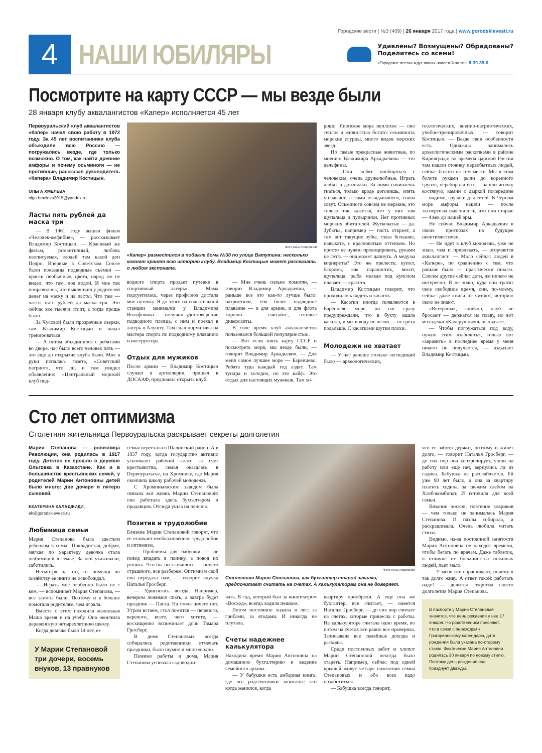Городские вести | №3 (409) | 26 января 2017 года | www.gorodskievesti.ru
4
НАШИ ЮБИЛЯРЫ
Удивлены? Возмущены? Обрадованы?
Поделитесь со всеми!
«Городские вести» ждут ваших новостей по тел. 6-39-39-0
Посмотрите на карту СССР — мы везде были
28 января клубу аквалангистов «Капер» исполняется 45 лет
Первоуральский клуб аквалангистов «Капер» начал свою работу в 1972 году. За 45 лет воспитанники клуба объездили всю Россию — погружались везде, где только возможно. О том, как найти древние амфоры и почему осьминоги — не противные, рассказал руководитель «Капера» Владимир Костицын.
ОЛЬГА ХМЕЛЕВА,
olga.hmeleva2015@yandex.ru
Ласты пять рублей да маска три
— В 1961 году вышел фильм «Человек-амфибия», — рассказывает Владимир Костицын. — Красивый же фильм, романтичный, любовь неописуемая, злодей там какой дон Педро. Впервые в Советском Союзе были показаны подводные съемки — краски необычные, цвета, народ же не видел, что там, под водой. И мне так понравилось, что выклянчил у родителей денег на маску и на ласты. Что там — ласты пять рублей да маска три. Это сейчас все тысячи стоит, а тогда проще было.
За Чусовой были прозрачные озерки, там Владимир Костицын и начал тренироваться.
— А потом объединился с ребятами во дворе, нас было всего человек пять — это еще до открытия клуба было. Мне в руки попалась газета, «Советский патриот», что ли, и там увидел объявление: «Центральный морской клуб под-
Фото Анны Неволиной
«Капер» разместился в подвале дома №30 по улице Ватутина: несколько комнат хранят всю историю клубу. Владимир Костицын может рассказать о любом экспонате.
рошо. Японское море неплохое — оно теплое и живностью богато: осьминоги, морские огурцы, много видов морских звезд.
Но самые прекрасные животные, по мнению Владимира Аркадьевича — это дельфины.
— Они любят пообщаться с человеком, очень дружелюбные. Играть любят в догонялки. За ними начинаешь гнаться, только вроде догонишь, опять уплывают, а сами оглядываются, снова зовут. Осьминоги совсем не мерзкие, это только так кажется, что у них там щупальца и пупырчики. Нет противных морских обитателей. Жутковатые — да. Зубатка, например — пасть откроет, а там вот такущие зубы, глаза большие, навыкате, с красноватым оттенком. Но просто не нужно провоцировать, руками не лезть — она может цапнуть. А медузы корнероты? Это же прелесть: купол, бахрома, как парашютик, висит, щупальца, рыба мелкая под куполом плавает — красота.
Владимир Костицын говорит, что приходилось видеть и касаток.
— Касатки иногда появляются в Баренцево море, но нас сразу предупреждали, что в бухту зашла касатка, и мы в воду не лезли — от греха подальше. С касатками шутки плохи.
Молодежи не хватает
— У нас раньше столько экспедиций было — археологических,
геологических, военно-патриотических, учебно-тренировочных, — говорит Костицын. — Везде свои особенности есть. Однажды занимались археологическими раскопками в районе Кировграда: во времена царской России там нашли стоянку первобытных людей, сейчас болото на том месте. Мы в этом болоте руками рыли до коренного грунта, перебирали его — нашли иголку костяную, камни с дыркой посередине — видимо, грузики для сетей. В Черном море амфоры нашли — после экспертизы выяснилось, что они старые — 4 век до нашей эры.
Но сейчас Владимир Аркадьевич в своих прогнозах на будущее неоптимистичен.
— Не идет в клуб молодежь, уже не знаю, чем и привлекать, — огорчается аквалангист. — Мало сейчас людей в «Капере», по сравнению с тем, что раньше было — практически никого. Совсем другие сейчас дети, им ничего не интересно. Я не знаю, куда они тратят свое свободное время, они, по-моему, сейчас даже книги не читают, историю свою не знают.
«Ветераны», конечно, клуб не бросают — держатся на плаву, но вот молодежи «Каперу» очень не хватает.
— Чтобы погружаться под воду, нужно этим «заболеть», только вот «заразить» в последнее время у меня никого не получается, — вздыхает Владимир Костицын.
водного спорта продает путевки в спортивный лагерь». Мама подсуетилась, через профсоюз достала мне путевку. Я до этого на спасательной станции занимался у Владимира Вольфовича — получил удостоверение подводного пловца, с ним и поехал в лагерь в Алушту. Там сдал нормативы на мастера спорта по подводному плаванию и инструктора.
Отдых для мужиков
После армии — Владимир Костицын служил в артиллерии, пришел в ДОСААФ, предложил открыть клуб.
— Мне очень сильно помогли, — говорит Владимир Аркадьевич, — раньше все это как-то лучше было: патриотизм, тем более подводное плавание — и для армии, и для флота хорошо — считайте, готовые диверсанты.
В свое время клуб аквалангистов пользовался большой популярностью.
— Вот если взять карту СССР и посмотреть моря, мы везде были, — говорит Владимир Аркадьевич. — Для меня самое лучшее море — Баренцево. Ребята туда каждый год ездят. Там тундра и холодно, но это кайф. Это отдых для настоящих мужиков. Там хо-
Сто лет оптимизма
Столетняя жительница Первоуральска раскрывает секреты долголетия
Мария Степанова — ровесница Революции, она родилась в 1917 году. Детство ее прошло в деревне Ольговка в Казахстане. Как и в большинстве крестьянских семей, у родителей Марии Антоновны детей было много: две дочери и пятеро сыновей.
ЕКАТЕРИНА КАЛАДЖИДИ,
ek@gorodskievesti.ru
Любимица семьи
Мария Степанова была шестым ребенком в семье. Покладистая, добрая, мягкая по характеру девочка стала любимицей в семье. За ней ухаживали, заботились.
Несмотря на это, от помощи по хозяйству ее никто не освобождал.
— Играть мне особенно было не с кем, — вспоминает Мария Степанова, — все заняты были. Поэтому и я больше помогала родителям, чем играла.
Вместе с этим находила маленькая Маша время и на учебу. Она окончила деревенскую четырехлетнюю школу.
Когда девочке было 14 лет, ее
У Марии Степановой три дочери, восемь внуков, 13 правнуков
семья переехала в Шалинский район. А в 1937 году, когда государство активно усиливало рабочий класс за счет крестьянства, семья оказалась в Первоуральске, на Хромпике, где Мария окончила школу рабочей молодежи.
С Хромпиковским заводом была связана вся жизнь Марии Степановой: она работала здесь бухгалтером и продавцом. Отсюда ушла на пенсию.
Позитив и трудолюбие
Близкие Марии Степановой говорят, что ее отличает необыкновенное трудолюбие и оптимизм.
— Проблемы для бабушки — не повод впадать в панику, а повод их решить. Что бы ни случилось — ничего страшного, все разберем. Оптимизм свой она передала нам, — говорит внучка Наталья Гросберг.
— Удивлялась всегда. Например, вечером ложимся спать, а завтра будет праздник — Пасха. На столе ничего нет. Утром встаем, стол ломится — печеного, вареного, всего, чего хотите, — восхищенно вспоминает дочь Тамара Гросберг.
В доме Степановых всегда собирались родственники отмечать праздники, было шумно и многолюдно.
Помимо работы и дома, Мария Степанова успевала садоводни-
Фото Анны Неволиной
Столетняя Мария Степанова, как бухгалтер старой закалки, предпочитает считать на счетах. А калькуляторам она не доверяет.
что ее забота держит, поэтому и живет долго, — говорит Наталья Гросберг, — до сих пор она контролирует, ушли на работу или еще нет, вернулись ли из садика. Бабушка не расслабляется. Ей уже 90 лет было, а она за квартиру платить ходила, за свежим хлебом на Хлебокомбинат. И готовила для всей семьи.
Вязание носков, плетение ковриков — чем только не занималась Мария Степанова. И пазлы собирала, и раскрашивала. Очень любила читать стихи.
Видимо, из-за постоянной занятости Мария Антоновна не находит времени, чтобы бегать по врачам. Даже таблеток, в отличие от большинства пожилых людей, пьет мало.
— У меня все спрашивают, почему я так долго живу. А ответ такой: работать надо! — делится секретом своего долголетия Мария Степанова.
В паспорте у Марии Степановой значится, что день рождения у нее 17 января. Но родственники поясняют, что в связи с переходом к Григорианскому календарю, дата рождения была указана по-старому стилю. Фактически Мария Антоновна родилась 30 января по новому стилю. Поэтому день рождения она празднует дважды.
чать. В сад, который был за кинотеатром «Восход», всегда ходила пешком.
Летом постоянно ходила в лес: за грибами, за ягодами. И никогда не плутала.
Счеты надежнее калькулятора
Находила время Мария Антоновна на домашнюю бухгалтерию и ведение семейного архива.
— У бабушки есть амбарная книга, где все родственники записаны: кто когда женился, когда
квартиру приобрели. А еще она же бухгалтер, все считает, — смеется Наталья Гросберг, — до сих пор считает на счетах, которые принесла с работы. На калькуляторе считала одно время, но потом на счетах все равно все проверяла. Записывала все семейные доходы и расходы.
Среди постоянных забот и хлопот Марии Степановой некогда было стареть. Например, сейчас под одной крышей живут четыре поколения семьи Степановых и обо всех надо позаботиться.
— Бабушка всегда говорит,